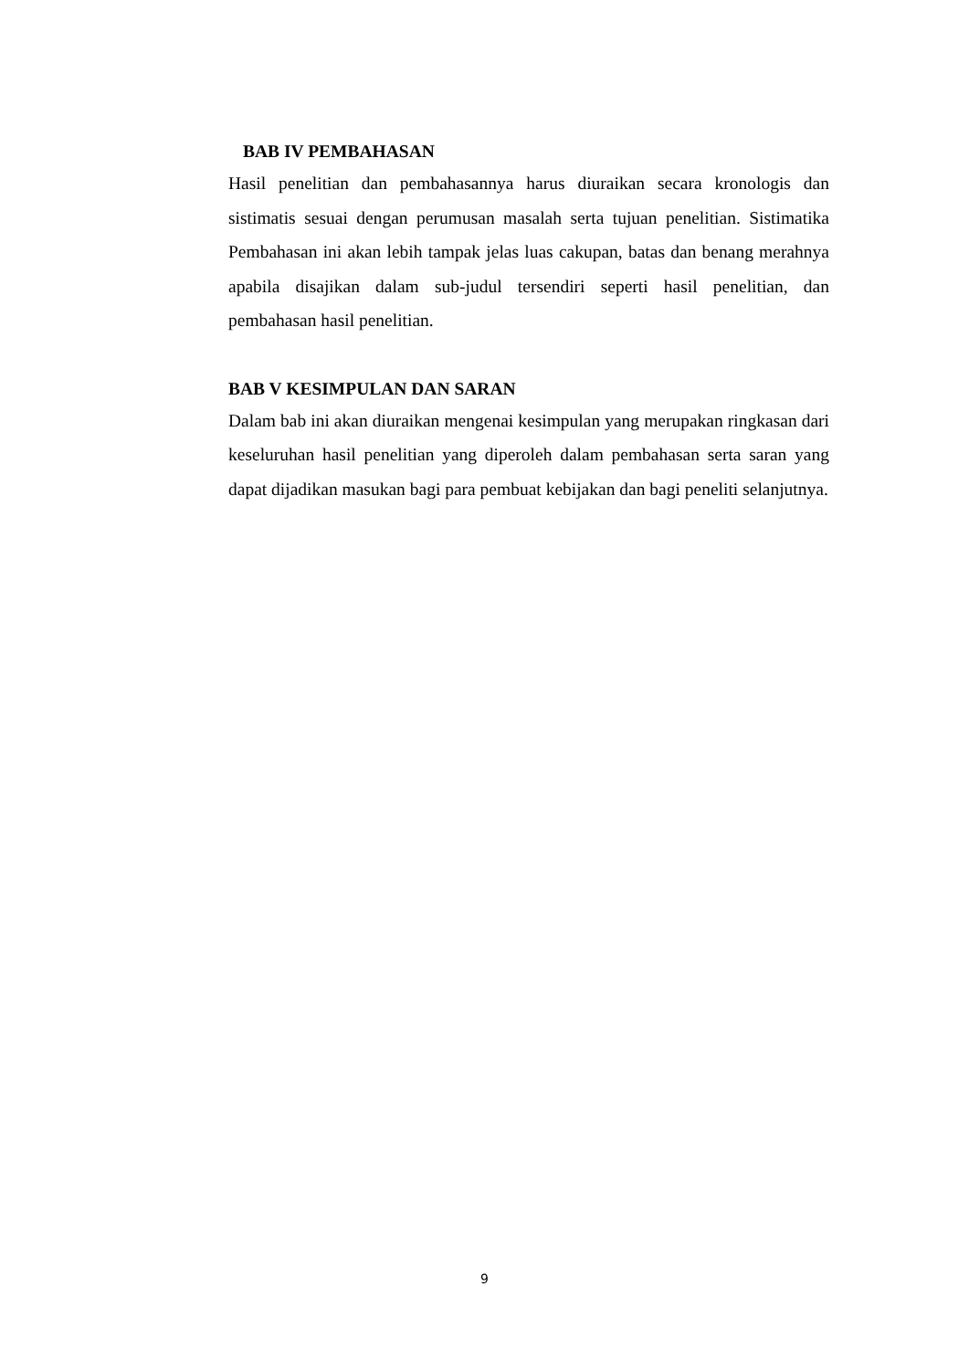BAB IV PEMBAHASAN
Hasil penelitian dan pembahasannya harus diuraikan secara kronologis dan sistimatis sesuai dengan perumusan masalah serta tujuan penelitian. Sistimatika Pembahasan ini akan lebih tampak jelas luas cakupan, batas dan benang merahnya apabila disajikan dalam sub-judul tersendiri seperti hasil penelitian, dan pembahasan hasil penelitian.
BAB V KESIMPULAN DAN SARAN
Dalam bab ini akan diuraikan mengenai kesimpulan yang merupakan ringkasan dari keseluruhan hasil penelitian yang diperoleh dalam pembahasan serta saran yang dapat dijadikan masukan bagi para pembuat kebijakan dan bagi peneliti selanjutnya.
9